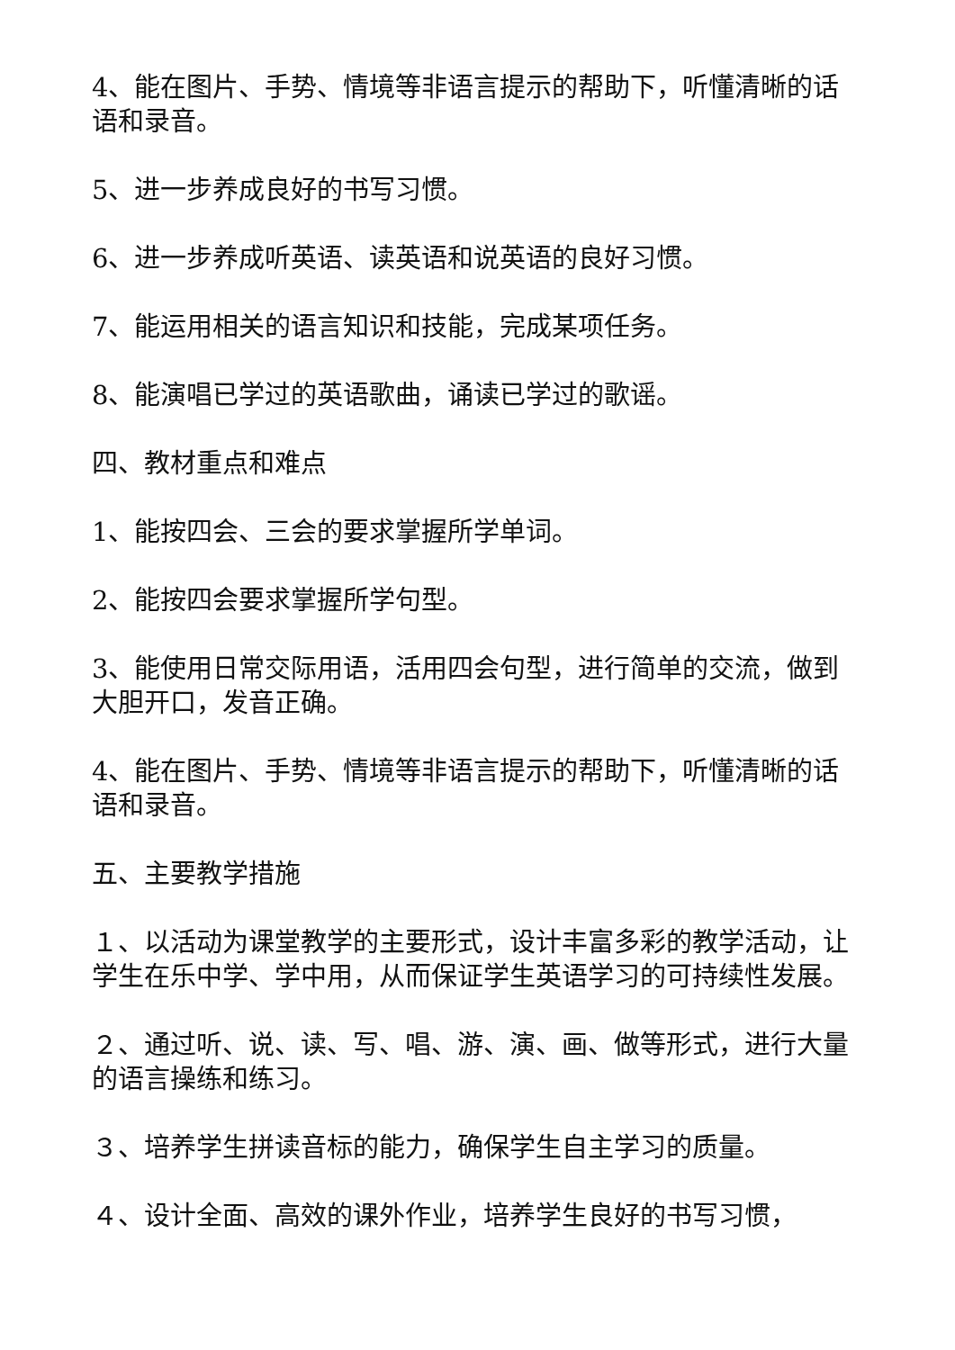4、能在图片、手势、情境等非语言提示的帮助下，听懂清晰的话语和录音。
5、进一步养成良好的书写习惯。
6、进一步养成听英语、读英语和说英语的良好习惯。
7、能运用相关的语言知识和技能，完成某项任务。
8、能演唱已学过的英语歌曲，诵读已学过的歌谣。
四、教材重点和难点
1、能按四会、三会的要求掌握所学单词。
2、能按四会要求掌握所学句型。
3、能使用日常交际用语，活用四会句型，进行简单的交流，做到大胆开口，发音正确。
4、能在图片、手势、情境等非语言提示的帮助下，听懂清晰的话语和录音。
五、主要教学措施
１、以活动为课堂教学的主要形式，设计丰富多彩的教学活动，让学生在乐中学、学中用，从而保证学生英语学习的可持续性发展。
２、通过听、说、读、写、唱、游、演、画、做等形式，进行大量的语言操练和练习。
３、培养学生拼读音标的能力，确保学生自主学习的质量。
４、设计全面、高效的课外作业，培养学生良好的书写习惯，